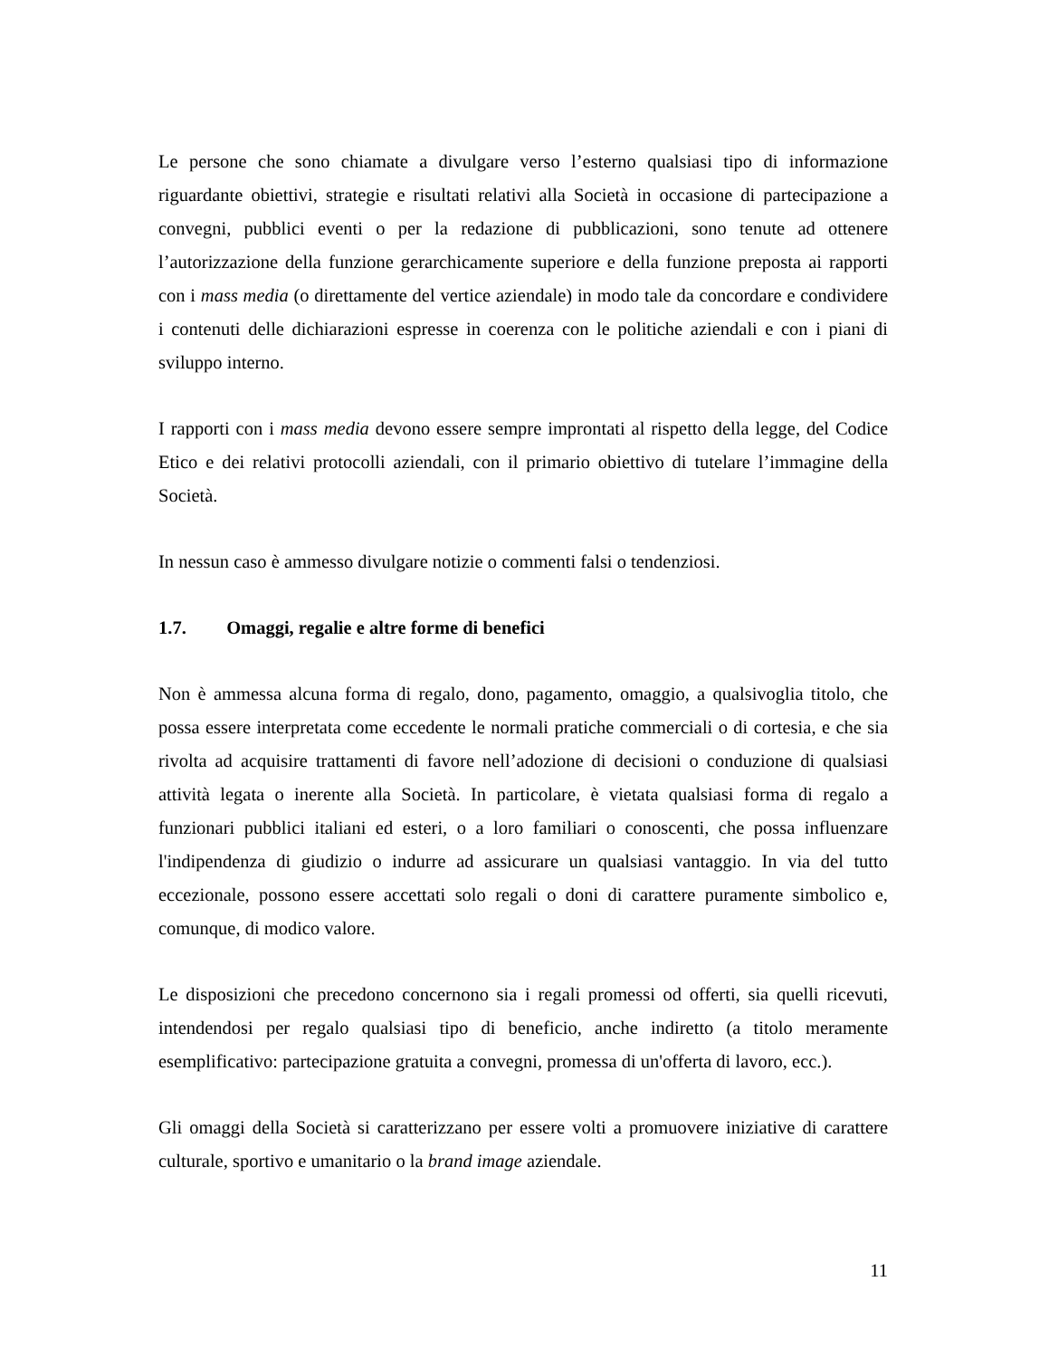Le persone che sono chiamate a divulgare verso l’esterno qualsiasi tipo di informazione riguardante obiettivi, strategie e risultati relativi alla Società in occasione di partecipazione a convegni, pubblici eventi o per la redazione di pubblicazioni, sono tenute ad ottenere l’autorizzazione della funzione gerarchicamente superiore e della funzione preposta ai rapporti con i mass media (o direttamente del vertice aziendale) in modo tale da concordare e condividere i contenuti delle dichiarazioni espresse in coerenza con le politiche aziendali e con i piani di sviluppo interno.
I rapporti con i mass media devono essere sempre improntati al rispetto della legge, del Codice Etico e dei relativi protocolli aziendali, con il primario obiettivo di tutelare l’immagine della Società.
In nessun caso è ammesso divulgare notizie o commenti falsi o tendenziosi.
1.7. Omaggi, regalie e altre forme di benefici
Non è ammessa alcuna forma di regalo, dono, pagamento, omaggio, a qualsivoglia titolo, che possa essere interpretata come eccedente le normali pratiche commerciali o di cortesia, e che sia rivolta ad acquisire trattamenti di favore nell’adozione di decisioni o conduzione di qualsiasi attività legata o inerente alla Società. In particolare, è vietata qualsiasi forma di regalo a funzionari pubblici italiani ed esteri, o a loro familiari o conoscenti, che possa influenzare l'indipendenza di giudizio o indurre ad assicurare un qualsiasi vantaggio. In via del tutto eccezionale, possono essere accettati solo regali o doni di carattere puramente simbolico e, comunque, di modico valore.
Le disposizioni che precedono concernono sia i regali promessi od offerti, sia quelli ricevuti, intendendosi per regalo qualsiasi tipo di beneficio, anche indiretto (a titolo meramente esemplificativo: partecipazione gratuita a convegni, promessa di un'offerta di lavoro, ecc.).
Gli omaggi della Società si caratterizzano per essere volti a promuovere iniziative di carattere culturale, sportivo e umanitario o la brand image aziendale.
11